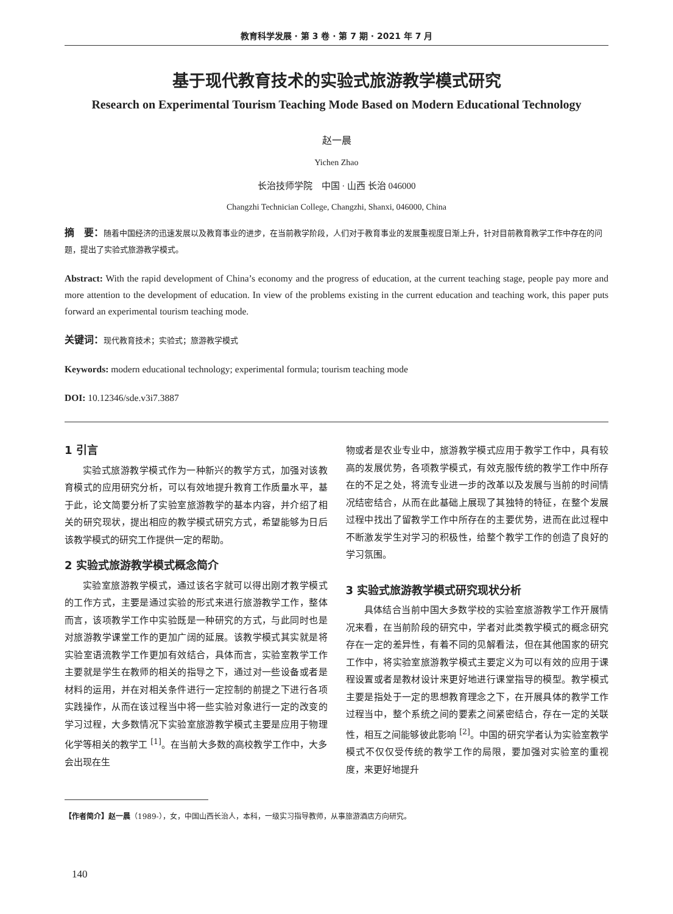教育科学发展 · 第 3 卷 · 第 7 期 · 2021 年 7 月
基于现代教育技术的实验式旅游教学模式研究
Research on Experimental Tourism Teaching Mode Based on Modern Educational Technology
赵一晨
Yichen Zhao
长治技师学院　中国 · 山西 长治 046000
Changzhi Technician College, Changzhi, Shanxi, 046000, China
摘　要：随着中国经济的迅速发展以及教育事业的进步，在当前教学阶段，人们对于教育事业的发展重视度日渐上升，针对目前教育教学工作中存在的问题，提出了实验式旅游教学模式。
Abstract: With the rapid development of China’s economy and the progress of education, at the current teaching stage, people pay more and more attention to the development of education. In view of the problems existing in the current education and teaching work, this paper puts forward an experimental tourism teaching mode.
关键词：现代教育技术；实验式；旅游教学模式
Keywords: modern educational technology; experimental formula; tourism teaching mode
DOI: 10.12346/sde.v3i7.3887
1 引言
实验式旅游教学模式作为一种新兴的教学方式，加强对该教育模式的应用研究分析，可以有效地提升教育工作质量水平，基于此，论文简要分析了实验室旅游教学的基本内容，并介绍了相关的研究现状，提出相应的教学模式研究方式，希望能够为日后该教学模式的研究工作提供一定的帮助。
2 实验式旅游教学模式概念简介
实验室旅游教学模式，通过该名字就可以得出刚才教学模式的工作方式，主要是通过实验的形式来进行旅游教学工作，整体而言，该项教学工作中实验既是一种研究的方式，与此同时也是对旅游教学课堂工作的更加广阔的延展。该教学模式其实就是将实验室语流教学工作更加有效结合，具体而言，实验室教学工作主要就是学生在教师的相关的指导之下，通过对一些设备或者是材料的运用，并在对相关条件进行一定控制的前提之下进行各项实践操作，从而在该过程当中将一些实验对象进行一定的改变的学习过程，大多数情况下实验室旅游教学模式主要是应用于物理化学等相关的教学工 <sup>[1]</sup>。在当前大多数的高校教学工作中，大多会出现在生
物或者是农业专业中，旅游教学模式应用于教学工作中，具有较高的发展优势，各项教学模式，有效克服传统的教学工作中所存在的不足之处，将流专业进一步的改革以及发展与当前的时间情况结密结合，从而在此基础上展现了其独特的特征，在整个发展过程中找出了留教学工作中所存在的主要优势，进而在此过程中不断激发学生对学习的积极性，给整个教学工作的创造了良好的学习氛围。
3 实验式旅游教学模式研究现状分析
具体结合当前中国大多数学校的实验室旅游教学工作开展情况来看，在当前阶段的研究中，学者对此类教学模式的概念研究存在一定的差异性，有着不同的见解看法，但在其他国家的研究工作中，将实验室旅游教学模式主要定义为可以有效的应用于课程设置或者是教材设计来更好地进行课堂指导的模型。教学模式主要是指处于一定的思想教育理念之下，在开展具体的教学工作过程当中，整个系统之间的要素之间紧密结合，存在一定的关联性，相互之间能够彼此影响 <sup>[2]</sup>。中国的研究学者认为实验室教学模式不仅仅受传统的教学工作的局限，要加强对实验室的重视度，来更好地提升
【作者简介】赵一晨（1989-），女，中国山西长治人，本科，一级实习指导教师，从事旅游酒店方向研究。
140